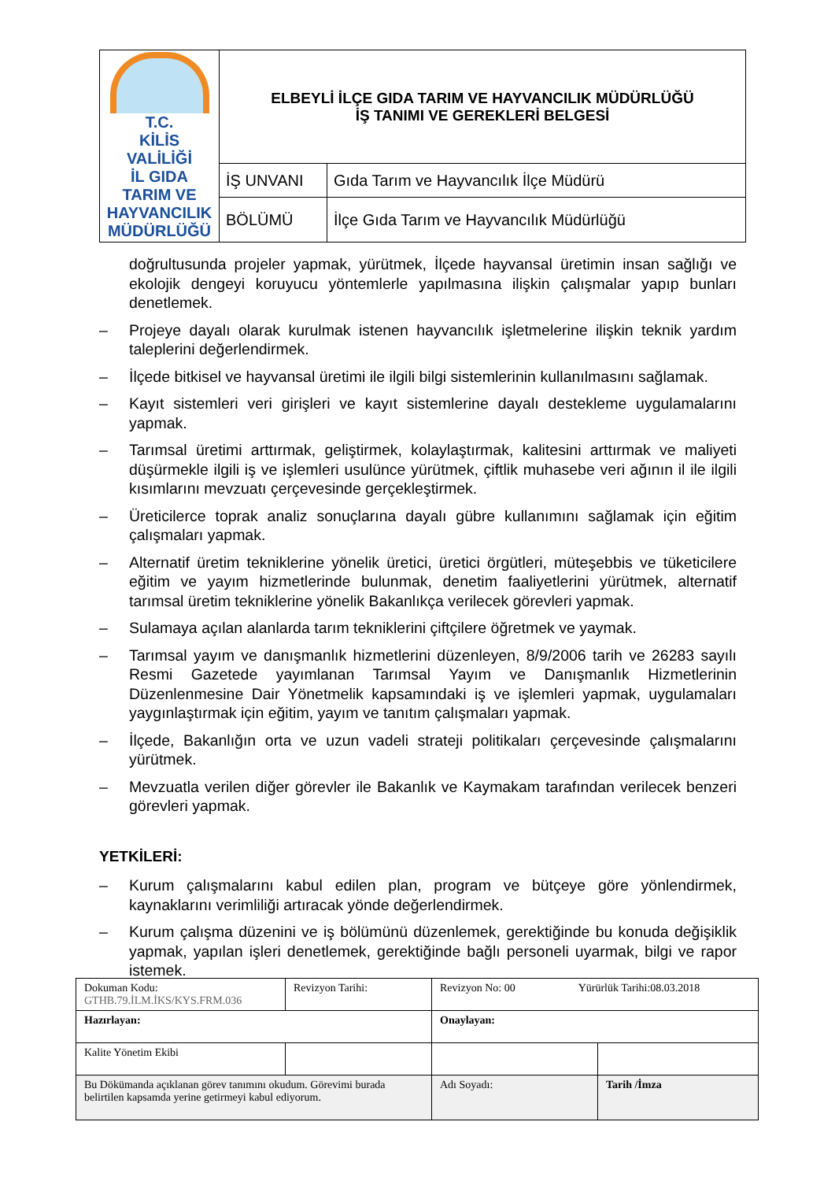| T.C. KİLİS VALİLİĞİ İL GIDA TARIM VE HAYVANCILIK MÜDÜRLÜĞÜ | ELBEYLİ İLÇE GIDA TARIM VE HAYVANCILIK MÜDÜRLÜĞÜ İŞ TANIMI VE GEREKLERİ BELGESİ | |
| | İŞ UNVANI | Gıda Tarım ve Hayvancılık İlçe Müdürü |
| | BÖLÜMÜ | İlçe Gıda Tarım ve Hayvancılık Müdürlüğü |
doğrultusunda projeler yapmak, yürütmek, İlçede hayvansal üretimin insan sağlığı ve ekolojik dengeyi koruyucu yöntemlerle yapılmasına ilişkin çalışmalar yapıp bunları denetlemek.
– Projeye dayalı olarak kurulmak istenen hayvancılık işletmelerine ilişkin teknik yardım taleplerini değerlendirmek.
– İlçede bitkisel ve hayvansal üretimi ile ilgili bilgi sistemlerinin kullanılmasını sağlamak.
– Kayıt sistemleri veri girişleri ve kayıt sistemlerine dayalı destekleme uygulamalarını yapmak.
– Tarımsal üretimi arttırmak, geliştirmek, kolaylaştırmak, kalitesini arttırmak ve maliyeti düşürmekle ilgili iş ve işlemleri usulünce yürütmek, çiftlik muhasebe veri ağının il ile ilgili kısımlarını mevzuatı çerçevesinde gerçekleştirmek.
– Üreticilerce toprak analiz sonuçlarına dayalı gübre kullanımını sağlamak için eğitim çalışmaları yapmak.
– Alternatif üretim tekniklerine yönelik üretici, üretici örgütleri, müteşebbis ve tüketicilere eğitim ve yayım hizmetlerinde bulunmak, denetim faaliyetlerini yürütmek, alternatif tarımsal üretim tekniklerine yönelik Bakanlıkça verilecek görevleri yapmak.
– Sulamaya açılan alanlarda tarım tekniklerini çiftçilere öğretmek ve yaymak.
– Tarımsal yayım ve danışmanlık hizmetlerini düzenleyen, 8/9/2006 tarih ve 26283 sayılı Resmi Gazetede yayımlanan Tarımsal Yayım ve Danışmanlık Hizmetlerinin Düzenlenmesine Dair Yönetmelik kapsamındaki iş ve işlemleri yapmak, uygulamaları yaygınlaştırmak için eğitim, yayım ve tanıtım çalışmaları yapmak.
– İlçede, Bakanlığın orta ve uzun vadeli strateji politikaları çerçevesinde çalışmalarını yürütmek.
– Mevzuatla verilen diğer görevler ile Bakanlık ve Kaymakam tarafından verilecek benzeri görevleri yapmak.
YETKİLERİ:
– Kurum çalışmalarını kabul edilen plan, program ve bütçeye göre yönlendirmek, kaynaklarını verimliliği artıracak yönde değerlendirmek.
– Kurum çalışma düzenini ve iş bölümünü düzenlemek, gerektiğinde bu konuda değişiklik yapmak, yapılan işleri denetlemek, gerektiğinde bağlı personeli uyarmak, bilgi ve rapor istemek.
| Dokuman Kodu: GTHB.79.İLM.İKS/KYS.FRM.036 | Revizyon Tarihi: | Revizyon No: 00 Yürürlük Tarihi:08.03.2018 | |
| Hazırlayan: | | Onaylayan: | |
| Kalite Yönetim Ekibi | | | |
| Bu Dökümanda açıklanan görev tanımını okudum. Görevimi burada belirtilen kapsamda yerine getirmeyi kabul ediyorum. | | Adı Soyadı: | Tarih /İmza |